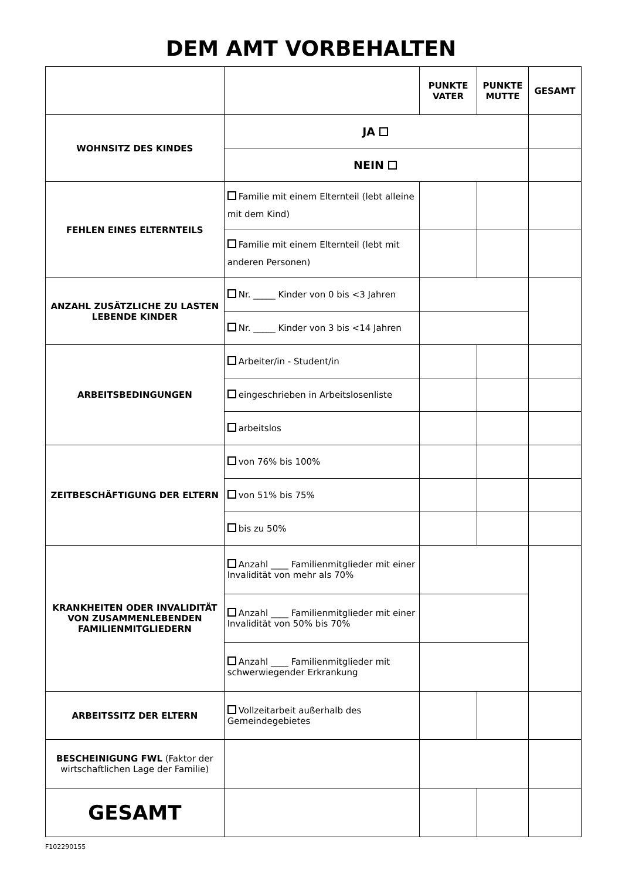DEM AMT VORBEHALTEN
| | | PUNKTE VATER | PUNKTE MUTTE | GESAMT |
| --- | --- | --- | --- | --- |
| WOHNSITZ DES KINDES | JA | | | |
| | NEIN | | | |
| FEHLEN EINES ELTERNTEILS | Familie mit einem Elternteil (lebt alleine mit dem Kind) | | | |
| | Familie mit einem Elternteil (lebt mit anderen Personen) | | | |
| ANZAHL ZUSÄTZLICHE ZU LASTEN LEBENDE KINDER | Nr. _____ Kinder von 0 bis <3 Jahren | | | |
| | Nr. _____ Kinder von 3 bis <14 Jahren | | | |
| ARBEITSBEDINGUNGEN | Arbeiter/in - Student/in | | | |
| | eingeschrieben in Arbeitslosenliste | | | |
| | arbeitslos | | | |
| ZEITBESCHÄFTIGUNG DER ELTERN | von 76% bis 100% | | | |
| | von 51% bis 75% | | | |
| | bis zu 50% | | | |
| KRANKHEITEN ODER INVALIDITÄT VON ZUSAMMENLEBENDEN FAMILIENMITGLIEDERN | Anzahl ____ Familienmitglieder mit einer Invalidität von mehr als 70% | | | |
| | Anzahl ____ Familienmitglieder mit einer Invalidität von 50% bis 70% | | | |
| | Anzahl ____ Familienmitglieder mit schwerwiegender Erkrankung | | | |
| ARBEITSSITZ DER ELTERN | Vollzeitarbeit außerhalb des Gemeindegebietes | | | |
| BESCHEINIGUNG FWL (Faktor der wirtschaftlichen Lage der Familie) | | | | |
| GESAMT | | | | |
F102290155